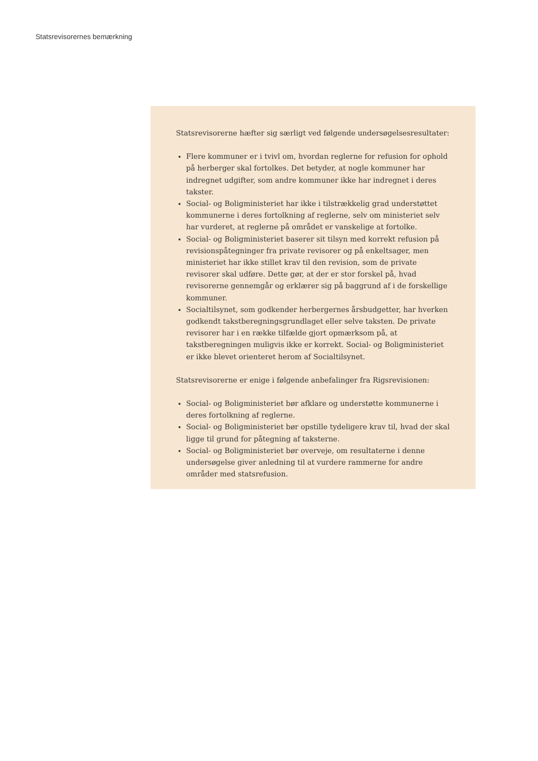Statsrevisorernes bemærkning
Statsrevisorerne hæfter sig særligt ved følgende undersøgelsesresultater:
Flere kommuner er i tvivl om, hvordan reglerne for refusion for ophold på herberger skal fortolkes. Det betyder, at nogle kommuner har indregnet udgifter, som andre kommuner ikke har indregnet i deres takster.
Social- og Boligministeriet har ikke i tilstrækkelig grad understøttet kommunerne i deres fortolkning af reglerne, selv om ministeriet selv har vurderet, at reglerne på området er vanskelige at fortolke.
Social- og Boligministeriet baserer sit tilsyn med korrekt refusion på revisionspåtegninger fra private revisorer og på enkeltsager, men ministeriet har ikke stillet krav til den revision, som de private revisorer skal udføre. Dette gør, at der er stor forskel på, hvad revisorerne gennemgår og erklærer sig på baggrund af i de forskellige kommuner.
Socialtilsynet, som godkender herbergernes årsbudgetter, har hverken godkendt takstberegningsgrundlaget eller selve taksten. De private revisorer har i en række tilfælde gjort opmærksom på, at takstberegningen muligvis ikke er korrekt. Social- og Boligministeriet er ikke blevet orienteret herom af Socialtilsynet.
Statsrevisorerne er enige i følgende anbefalinger fra Rigsrevisionen:
Social- og Boligministeriet bør afklare og understøtte kommunerne i deres fortolkning af reglerne.
Social- og Boligministeriet bør opstille tydeligere krav til, hvad der skal ligge til grund for påtegning af taksterne.
Social- og Boligministeriet bør overveje, om resultaterne i denne undersøgelse giver anledning til at vurdere rammerne for andre områder med statsrefusion.